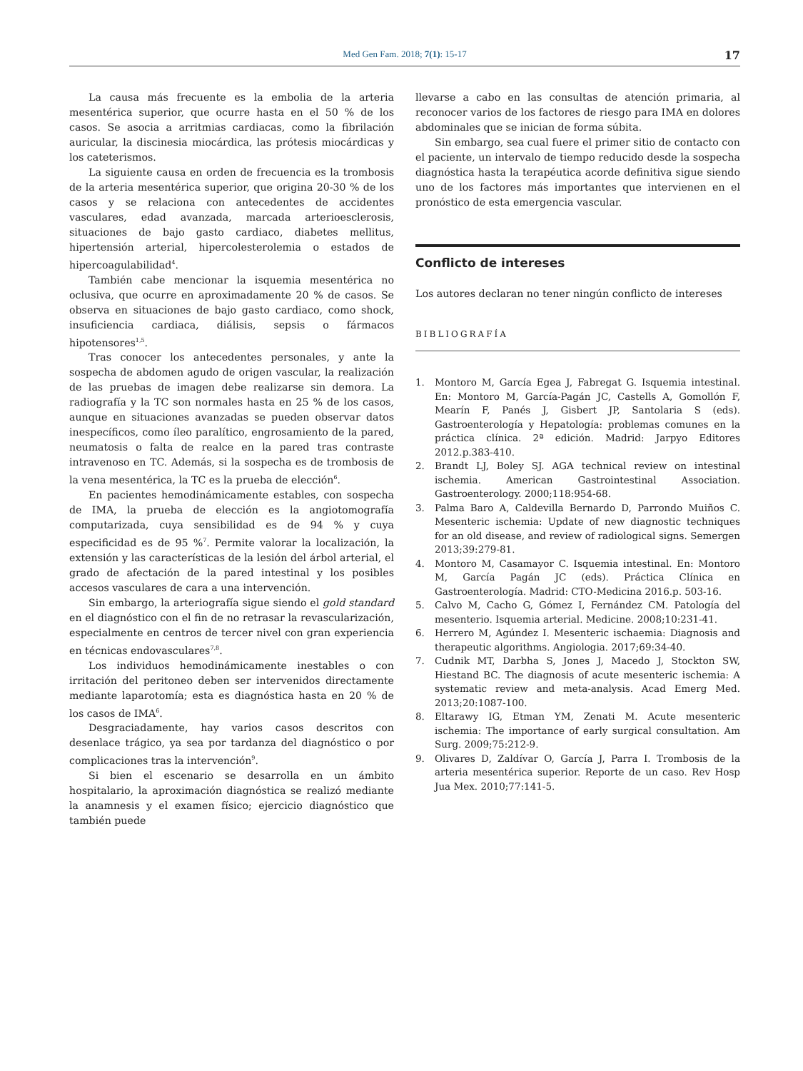Med Gen Fam. 2018; 7(1): 15-17
17
La causa más frecuente es la embolia de la arteria mesentérica superior, que ocurre hasta en el 50 % de los casos. Se asocia a arritmias cardiacas, como la fibrilación auricular, la discinesia miocárdica, las prótesis miocárdicas y los cateterismos.
La siguiente causa en orden de frecuencia es la trombosis de la arteria mesentérica superior, que origina 20-30 % de los casos y se relaciona con antecedentes de accidentes vasculares, edad avanzada, marcada arterioesclerosis, situaciones de bajo gasto cardiaco, diabetes mellitus, hipertensión arterial, hipercolesterolemia o estados de hipercoagulabilidad<sup>4</sup>.
También cabe mencionar la isquemia mesentérica no oclusiva, que ocurre en aproximadamente 20 % de casos. Se observa en situaciones de bajo gasto cardiaco, como shock, insuficiencia cardiaca, diálisis, sepsis o fármacos hipotensores<sup>1,5</sup>.
Tras conocer los antecedentes personales, y ante la sospecha de abdomen agudo de origen vascular, la realización de las pruebas de imagen debe realizarse sin demora. La radiografía y la TC son normales hasta en 25 % de los casos, aunque en situaciones avanzadas se pueden observar datos inespecíficos, como íleo paralítico, engrosamiento de la pared, neumatosis o falta de realce en la pared tras contraste intravenoso en TC. Además, si la sospecha es de trombosis de la vena mesentérica, la TC es la prueba de elección<sup>6</sup>.
En pacientes hemodinámicamente estables, con sospecha de IMA, la prueba de elección es la angiotomografía computarizada, cuya sensibilidad es de 94 % y cuya especificidad es de 95 %<sup>7</sup>. Permite valorar la localización, la extensión y las características de la lesión del árbol arterial, el grado de afectación de la pared intestinal y los posibles accesos vasculares de cara a una intervención.
Sin embargo, la arteriografía sigue siendo el gold standard en el diagnóstico con el fin de no retrasar la revascularización, especialmente en centros de tercer nivel con gran experiencia en técnicas endovasculares<sup>7,8</sup>.
Los individuos hemodinámicamente inestables o con irritación del peritoneo deben ser intervenidos directamente mediante laparotomía; esta es diagnóstica hasta en 20 % de los casos de IMA<sup>6</sup>.
Desgraciadamente, hay varios casos descritos con desenlace trágico, ya sea por tardanza del diagnóstico o por complicaciones tras la intervención<sup>9</sup>.
Si bien el escenario se desarrolla en un ámbito hospitalario, la aproximación diagnóstica se realizó mediante la anamnesis y el examen físico; ejercicio diagnóstico que también puede
llevarse a cabo en las consultas de atención primaria, al reconocer varios de los factores de riesgo para IMA en dolores abdominales que se inician de forma súbita.
Sin embargo, sea cual fuere el primer sitio de contacto con el paciente, un intervalo de tiempo reducido desde la sospecha diagnóstica hasta la terapéutica acorde definitiva sigue siendo uno de los factores más importantes que intervienen en el pronóstico de esta emergencia vascular.
Conflicto de intereses
Los autores declaran no tener ningún conflicto de intereses
BIBLIOGRAFÍA
1. Montoro M, García Egea J, Fabregat G. Isquemia intestinal. En: Montoro M, García-Pagán JC, Castells A, Gomollón F, Mearín F, Panés J, Gisbert JP, Santolaria S (eds). Gastroenterología y Hepatología: problemas comunes en la práctica clínica. 2ª edición. Madrid: Jarpyo Editores 2012.p.383-410.
2. Brandt LJ, Boley SJ. AGA technical review on intestinal ischemia. American Gastrointestinal Association. Gastroenterology. 2000;118:954-68.
3. Palma Baro A, Caldevilla Bernardo D, Parrondo Muiños C. Mesenteric ischemia: Update of new diagnostic techniques for an old disease, and review of radiological signs. Semergen 2013;39:279-81.
4. Montoro M, Casamayor C. Isquemia intestinal. En: Montoro M, García Pagán JC (eds). Práctica Clínica en Gastroenterología. Madrid: CTO-Medicina 2016.p. 503-16.
5. Calvo M, Cacho G, Gómez I, Fernández CM. Patología del mesenterio. Isquemia arterial. Medicine. 2008;10:231-41.
6. Herrero M, Agúndez I. Mesenteric ischaemia: Diagnosis and therapeutic algorithms. Angiologia. 2017;69:34-40.
7. Cudnik MT, Darbha S, Jones J, Macedo J, Stockton SW, Hiestand BC. The diagnosis of acute mesenteric ischemia: A systematic review and meta-analysis. Acad Emerg Med. 2013;20:1087-100.
8. Eltarawy IG, Etman YM, Zenati M. Acute mesenteric ischemia: The importance of early surgical consultation. Am Surg. 2009;75:212-9.
9. Olivares D, Zaldívar O, García J, Parra I. Trombosis de la arteria mesentérica superior. Reporte de un caso. Rev Hosp Jua Mex. 2010;77:141-5.